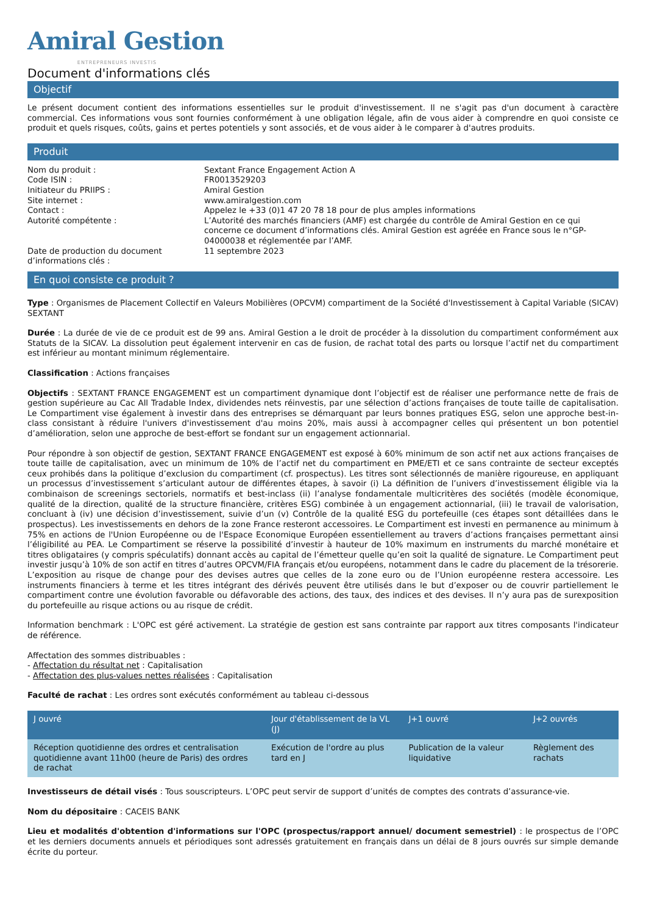Amiral Gestion
ENTREPRENEURS INVESTIS
Document d'informations clés
Objectif
Le présent document contient des informations essentielles sur le produit d'investissement. Il ne s'agit pas d'un document à caractère commercial. Ces informations vous sont fournies conformément à une obligation légale, afin de vous aider à comprendre en quoi consiste ce produit et quels risques, coûts, gains et pertes potentiels y sont associés, et de vous aider à le comparer à d'autres produits.
Produit
| Nom du produit : | Sextant France Engagement Action A |
| Code ISIN : | FR0013529203 |
| Initiateur du PRIIPS : | Amiral Gestion |
| Site internet : | www.amiralgestion.com |
| Contact : | Appelez le +33 (0)1 47 20 78 18 pour de plus amples informations |
| Autorité compétente : | L’Autorité des marchés financiers (AMF) est chargée du contrôle de Amiral Gestion en ce qui concerne ce document d’informations clés. Amiral Gestion est agréée en France sous le n°GP-04000038 et réglementée par l’AMF. |
| Date de production du document d’informations clés : | 11 septembre 2023 |
En quoi consiste ce produit ?
Type : Organismes de Placement Collectif en Valeurs Mobilières (OPCVM) compartiment de la Société d'Investissement à Capital Variable (SICAV) SEXTANT
Durée : La durée de vie de ce produit est de 99 ans. Amiral Gestion a le droit de procéder à la dissolution du compartiment conformément aux Statuts de la SICAV. La dissolution peut également intervenir en cas de fusion, de rachat total des parts ou lorsque l’actif net du compartiment est inférieur au montant minimum réglementaire.
Classification : Actions françaises
Objectifs : SEXTANT FRANCE ENGAGEMENT est un compartiment dynamique dont l’objectif est de réaliser une performance nette de frais de gestion supérieure au Cac All Tradable Index, dividendes nets réinvestis, par une sélection d’actions françaises de toute taille de capitalisation. Le Compartiment vise également à investir dans des entreprises se démarquant par leurs bonnes pratiques ESG, selon une approche best-in-class consistant à réduire l'univers d'investissement d'au moins 20%, mais aussi à accompagner celles qui présentent un bon potentiel d’amélioration, selon une approche de best-effort se fondant sur un engagement actionnarial.
Pour répondre à son objectif de gestion, SEXTANT FRANCE ENGAGEMENT est exposé à 60% minimum de son actif net aux actions françaises de toute taille de capitalisation, avec un minimum de 10% de l’actif net du compartiment en PME/ETI et ce sans contrainte de secteur exceptés ceux prohibés dans la politique d’exclusion du compartiment (cf. prospectus). Les titres sont sélectionnés de manière rigoureuse, en appliquant un processus d’investissement s’articulant autour de différentes étapes, à savoir (i) La définition de l’univers d’investissement éligible via la combinaison de screenings sectoriels, normatifs et best-inclass (ii) l’analyse fondamentale multicritères des sociétés (modèle économique, qualité de la direction, qualité de la structure financière, critères ESG) combinée à un engagement actionnarial, (iii) le travail de valorisation, concluant à (iv) une décision d’investissement, suivie d’un (v) Contrôle de la qualité ESG du portefeuille (ces étapes sont détaillées dans le prospectus). Les investissements en dehors de la zone France resteront accessoires. Le Compartiment est investi en permanence au minimum à 75% en actions de l'Union Européenne ou de l'Espace Economique Européen essentiellement au travers d’actions françaises permettant ainsi l’éligibilité au PEA. Le Compartiment se réserve la possibilité d’investir à hauteur de 10% maximum en instruments du marché monétaire et titres obligataires (y compris spéculatifs) donnant accès au capital de l’émetteur quelle qu’en soit la qualité de signature. Le Compartiment peut investir jusqu’à 10% de son actif en titres d’autres OPCVM/FIA français et/ou européens, notamment dans le cadre du placement de la trésorerie. L’exposition au risque de change pour des devises autres que celles de la zone euro ou de l’Union européenne restera accessoire. Les instruments financiers à terme et les titres intégrant des dérivés peuvent être utilisés dans le but d’exposer ou de couvrir partiellement le compartiment contre une évolution favorable ou défavorable des actions, des taux, des indices et des devises. Il n’y aura pas de surexposition du portefeuille au risque actions ou au risque de crédit.
Information benchmark : L'OPC est géré activement. La stratégie de gestion est sans contrainte par rapport aux titres composants l'indicateur de référence.
Affectation des sommes distribuables :
- Affectation du résultat net : Capitalisation
- Affectation des plus-values nettes réalisées : Capitalisation
Faculté de rachat : Les ordres sont exécutés conformément au tableau ci-dessous
| J ouvré | Jour d'établissement de la VL (J) | J+1 ouvré | J+2 ouvrés |
| --- | --- | --- | --- |
| Réception quotidienne des ordres et centralisation quotidienne avant 11h00 (heure de Paris) des ordres de rachat | Exécution de l'ordre au plus tard en J | Publication de la valeur liquidative | Règlement des rachats |
Investisseurs de détail visés : Tous souscripteurs. L’OPC peut servir de support d’unités de comptes des contrats d’assurance-vie.
Nom du dépositaire : CACEIS BANK
Lieu et modalités d'obtention d'informations sur l'OPC (prospectus/rapport annuel/ document semestriel) : le prospectus de l’OPC et les derniers documents annuels et périodiques sont adressés gratuitement en français dans un délai de 8 jours ouvrés sur simple demande écrite du porteur.